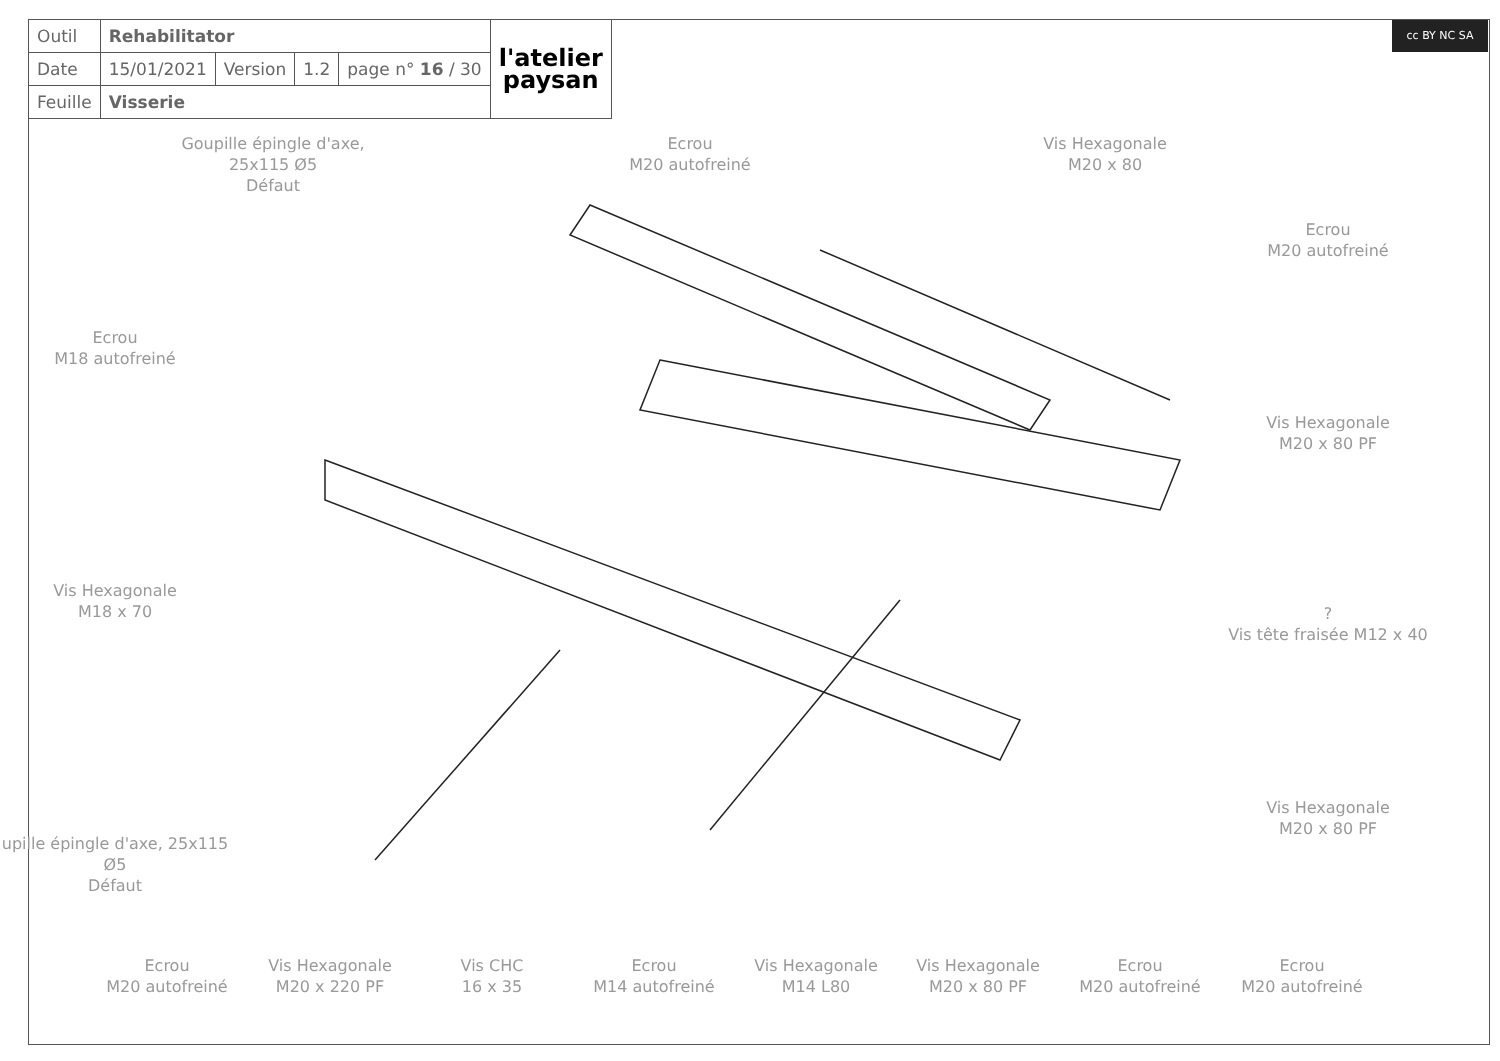| Outil | Rehabilitator | | | | l'atelier paysan |
| Date | 15/01/2021 | Version | 1.2 | page n° 16 / 30 | |
| Feuille | Visserie | | | | |
cc BY NC SA
Goupille épingle d'axe, 25x115 Ø5
Défaut
Ecrou
M20 autofreiné
Vis Hexagonale
M20 x 80
Ecrou
M20 autofreiné
Ecrou
M18 autofreiné
Vis Hexagonale
M20 x 80 PF
Vis Hexagonale
M18 x 70
?
Vis tête fraisée M12 x 40
Vis Hexagonale
M20 x 80 PF
upille épingle d'axe, 25x115 Ø5
Défaut
Ecrou
M20 autofreiné
Vis Hexagonale
M20 x 220 PF
Vis CHC
16 x 35
Ecrou
M14 autofreiné
Vis Hexagonale
M14 L80
Vis Hexagonale
M20 x 80 PF
Ecrou
M20 autofreiné
Ecrou
M20 autofreiné